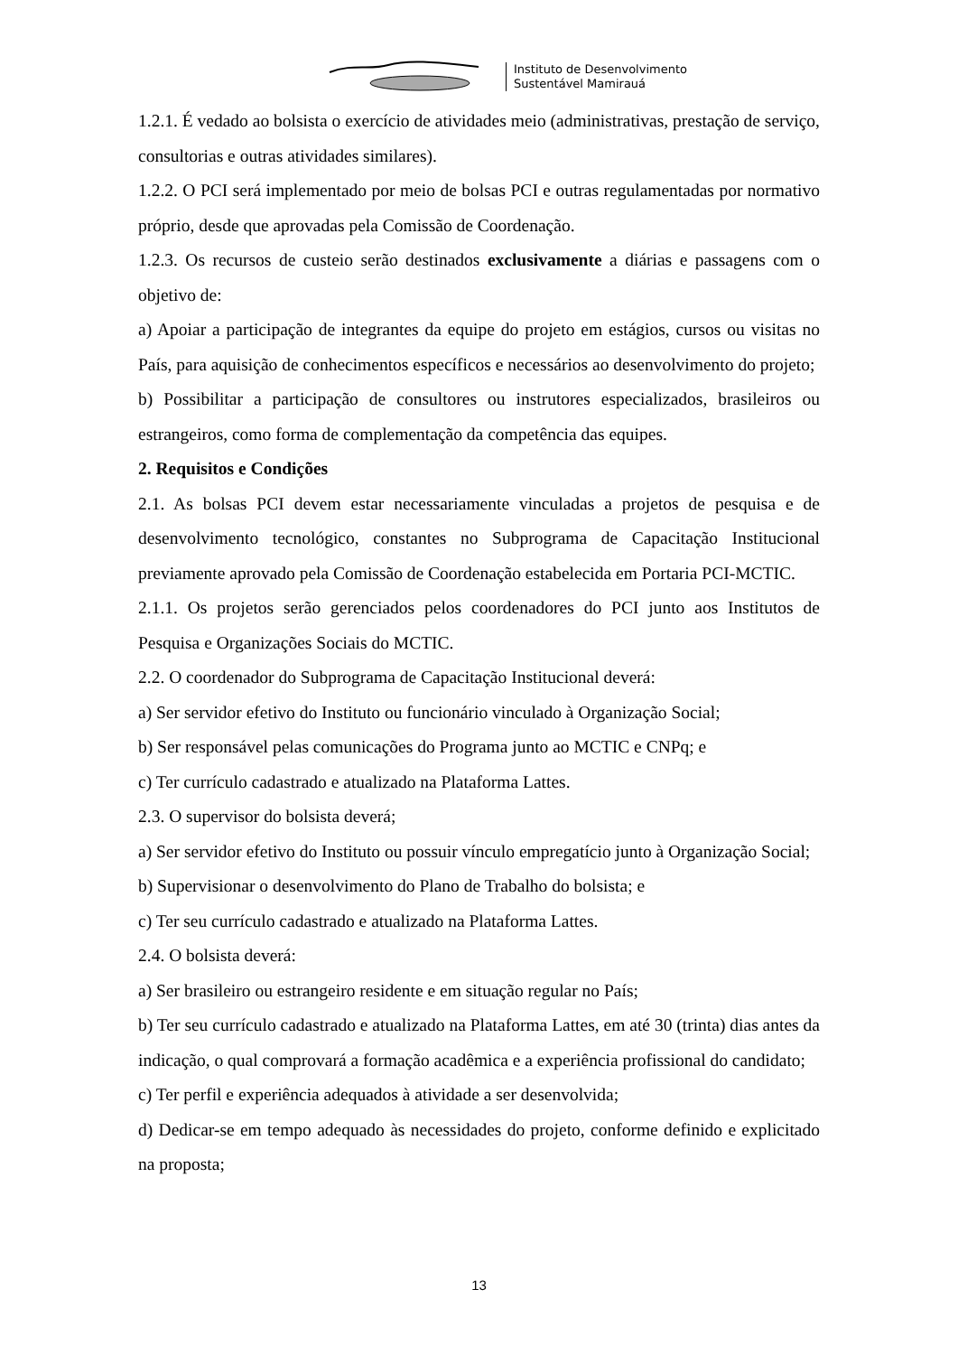Instituto de Desenvolvimento
Sustentável Mamirauá
1.2.1. É vedado ao bolsista o exercício de atividades meio (administrativas, prestação de serviço, consultorias e outras atividades similares).
1.2.2. O PCI será implementado por meio de bolsas PCI e outras regulamentadas por normativo próprio, desde que aprovadas pela Comissão de Coordenação.
1.2.3. Os recursos de custeio serão destinados exclusivamente a diárias e passagens com o objetivo de:
a) Apoiar a participação de integrantes da equipe do projeto em estágios, cursos ou visitas no País, para aquisição de conhecimentos específicos e necessários ao desenvolvimento do projeto;
b) Possibilitar a participação de consultores ou instrutores especializados, brasileiros ou estrangeiros, como forma de complementação da competência das equipes.
2. Requisitos e Condições
2.1. As bolsas PCI devem estar necessariamente vinculadas a projetos de pesquisa e de desenvolvimento tecnológico, constantes no Subprograma de Capacitação Institucional previamente aprovado pela Comissão de Coordenação estabelecida em Portaria PCI-MCTIC.
2.1.1. Os projetos serão gerenciados pelos coordenadores do PCI junto aos Institutos de Pesquisa e Organizações Sociais do MCTIC.
2.2. O coordenador do Subprograma de Capacitação Institucional deverá:
a) Ser servidor efetivo do Instituto ou funcionário vinculado à Organização Social;
b) Ser responsável pelas comunicações do Programa junto ao MCTIC e CNPq; e
c) Ter currículo cadastrado e atualizado na Plataforma Lattes.
2.3. O supervisor do bolsista deverá;
a) Ser servidor efetivo do Instituto ou possuir vínculo empregatício junto à Organização Social;
b) Supervisionar o desenvolvimento do Plano de Trabalho do bolsista; e
c) Ter seu currículo cadastrado e atualizado na Plataforma Lattes.
2.4. O bolsista deverá:
a) Ser brasileiro ou estrangeiro residente e em situação regular no País;
b) Ter seu currículo cadastrado e atualizado na Plataforma Lattes, em até 30 (trinta) dias antes da indicação, o qual comprovará a formação acadêmica e a experiência profissional do candidato;
c) Ter perfil e experiência adequados à atividade a ser desenvolvida;
d) Dedicar-se em tempo adequado às necessidades do projeto, conforme definido e explicitado na proposta;
13